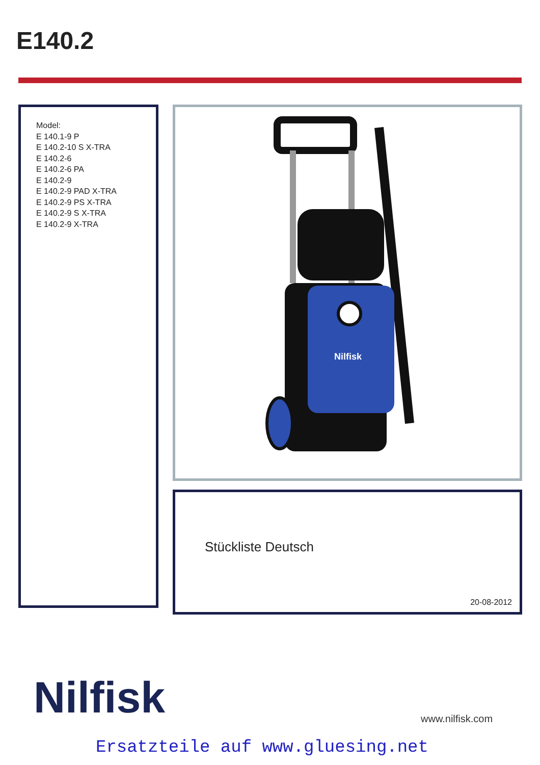E140.2
Model:
E 140.1-9 P
E 140.2-10 S X-TRA
E 140.2-6
E 140.2-6 PA
E 140.2-9
E 140.2-9 PAD X-TRA
E 140.2-9 PS X-TRA
E 140.2-9 S X-TRA
E 140.2-9 X-TRA
Nilfisk
Stückliste Deutsch
20-08-2012
Nilfisk www.nilfisk.com
Ersatzteile auf www.gluesing.net